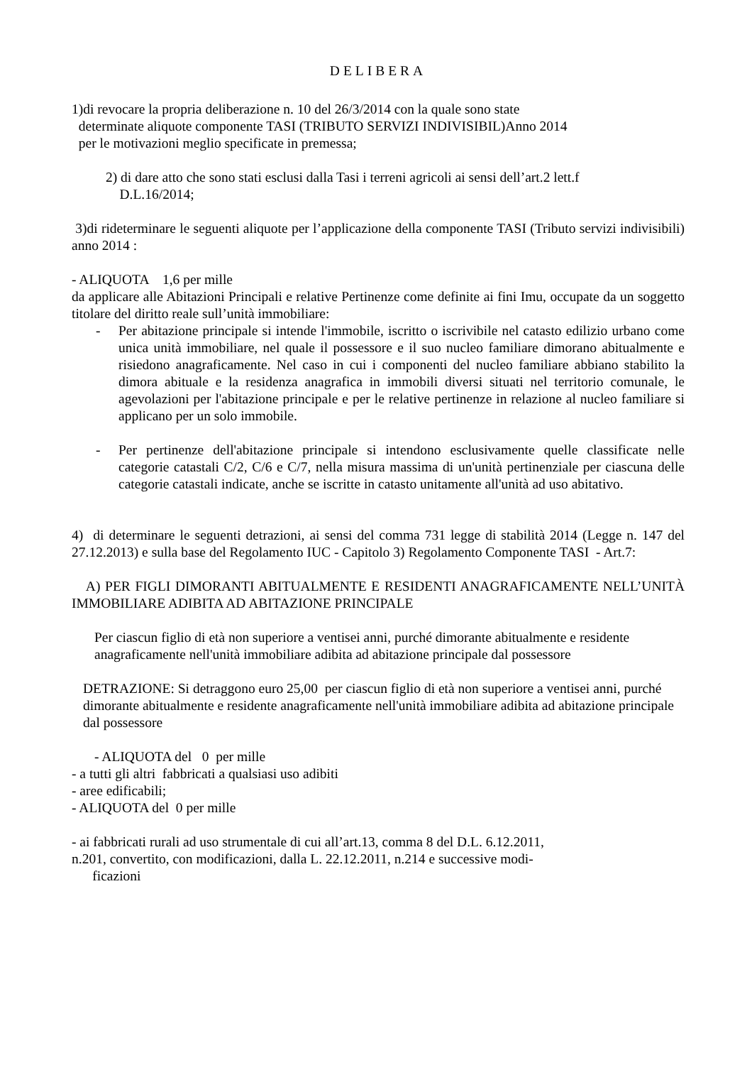DELIBERA
1)di revocare la propria deliberazione n. 10 del 26/3/2014 con la quale sono state
determinate aliquote componente TASI (TRIBUTO SERVIZI INDIVISIBIL)Anno 2014
per le motivazioni meglio specificate in premessa;
2) di dare atto che sono stati esclusi dalla Tasi i terreni agricoli ai sensi dell’art.2 lett.f
D.L.16/2014;
3)di rideterminare le seguenti aliquote per l’applicazione della componente TASI (Tributo servizi indivisibili) anno 2014 :
- ALIQUOTA 1,6 per mille
da applicare alle Abitazioni Principali e relative Pertinenze come definite ai fini Imu, occupate da un soggetto titolare del diritto reale sull’unità immobiliare:
- Per abitazione principale si intende l'immobile, iscritto o iscrivibile nel catasto edilizio urbano come unica unità immobiliare, nel quale il possessore e il suo nucleo familiare dimorano abitualmente e risiedono anagraficamente. Nel caso in cui i componenti del nucleo familiare abbiano stabilito la dimora abituale e la residenza anagrafica in immobili diversi situati nel territorio comunale, le agevolazioni per l'abitazione principale e per le relative pertinenze in relazione al nucleo familiare si applicano per un solo immobile.
- Per pertinenze dell'abitazione principale si intendono esclusivamente quelle classificate nelle categorie catastali C/2, C/6 e C/7, nella misura massima di un'unità pertinenziale per ciascuna delle categorie catastali indicate, anche se iscritte in catasto unitamente all'unità ad uso abitativo.
4) di determinare le seguenti detrazioni, ai sensi del comma 731 legge di stabilità 2014 (Legge n. 147 del 27.12.2013) e sulla base del Regolamento IUC - Capitolo 3) Regolamento Componente TASI - Art.7:
A) PER FIGLI DIMORANTI ABITUALMENTE E RESIDENTI ANAGRAFICAMENTE NELL’UNITÀ IMMOBILIARE ADIBITA AD ABITAZIONE PRINCIPALE
Per ciascun figlio di età non superiore a ventisei anni, purché dimorante abitualmente e residente anagraficamente nell'unità immobiliare adibita ad abitazione principale dal possessore
DETRAZIONE: Si detraggono euro 25,00 per ciascun figlio di età non superiore a ventisei anni, purché dimorante abitualmente e residente anagraficamente nell'unità immobiliare adibita ad abitazione principale dal possessore
- ALIQUOTA del 0 per mille
- a tutti gli altri fabbricati a qualsiasi uso adibiti
- aree edificabili;
- ALIQUOTA del 0 per mille
- ai fabbricati rurali ad uso strumentale di cui all’art.13, comma 8 del D.L. 6.12.2011,
n.201, convertito, con modificazioni, dalla L. 22.12.2011, n.214 e successive modi-
ficazioni